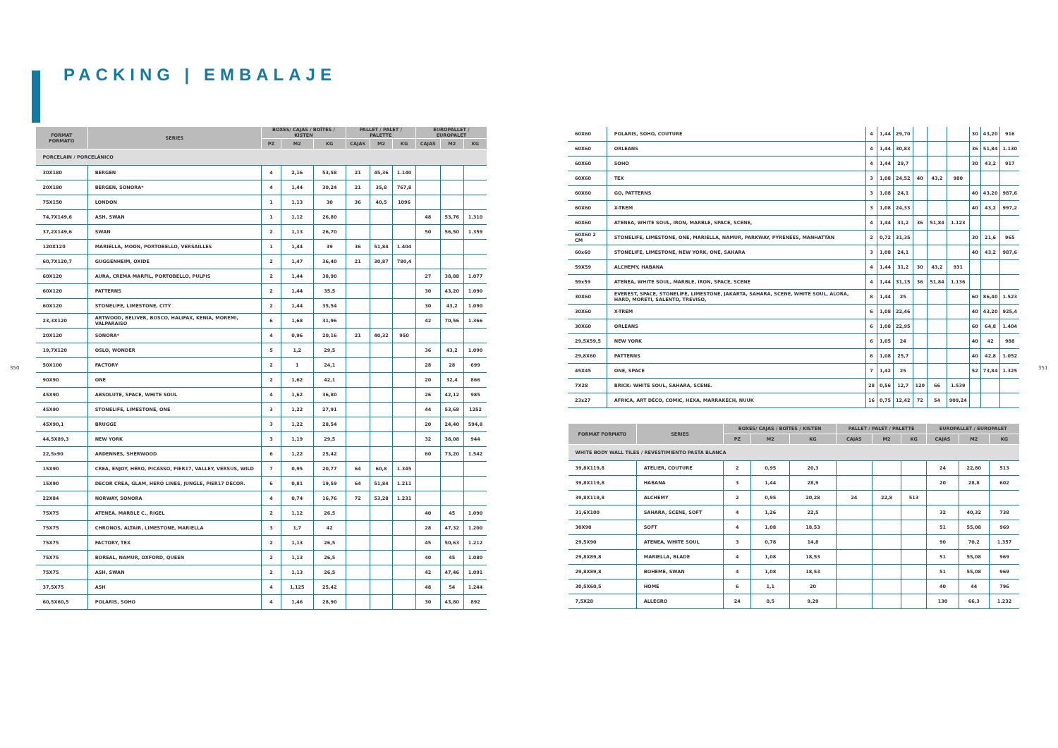PACKING | EMBALAJE
350 351
| FORMAT FORMATO | SERIES | BOXES/ CAJAS / BOÎTES / KISTEN | | | PALLET / PALET / PALETTE | | | EUROPALLET / EUROPALET | | |
| --- | --- | --- | --- | --- | --- | --- | --- | --- | --- | --- |
| | | PZ | M2 | KG | CAJAS | M2 | KG | CAJAS | M2 | KG |
| PORCELAIN / PORCELÁNICO | | | | | | | | | | |
| 30X180 | BERGEN | 4 | 2,16 | 53,58 | 21 | 45,36 | 1.140 | | | |
| 20X180 | BERGEN, SONORA* | 4 | 1,44 | 30,24 | 21 | 35,8 | 767,8 | | | |
| 75X150 | LONDON | 1 | 1,13 | 30 | 36 | 40,5 | 1096 | | | |
| 74,7X149,6 | ASH, SWAN | 1 | 1,12 | 26,80 | | | | 48 | 53,76 | 1.310 |
| 37,2X149,6 | SWAN | 2 | 1,13 | 26,70 | | | | 50 | 56,50 | 1.359 |
| 120X120 | MARIELLA, MOON, PORTOBELLO, VERSAILLES | 1 | 1,44 | 39 | 36 | 51,84 | 1.404 | | | |
| 60,7X120,7 | GUGGENHEIM, OXIDE | 2 | 1,47 | 36,40 | 21 | 30,87 | 780,4 | | | |
| 60X120 | AURA, CREMA MARFIL, PORTOBELLO, PULPIS | 2 | 1,44 | 38,90 | | | | 27 | 38,88 | 1.077 |
| 60X120 | PATTERNS | 2 | 1,44 | 35,5 | | | | 30 | 43,20 | 1.090 |
| 60X120 | STONELIFE, LIMESTONE, CITY | 2 | 1,44 | 35,54 | | | | 30 | 43,2 | 1.090 |
| 23,3X120 | ARTWOOD, BELIVER, BOSCO, HALIFAX, KENIA, MOREMI, VALPARAISO | 6 | 1,68 | 31,96 | | | | 42 | 70,56 | 1.366 |
| 20X120 | SONORA* | 4 | 0,96 | 20,16 | 21 | 40,32 | 950 | | | |
| 19,7X120 | OSLO, WONDER | 5 | 1,2 | 29,5 | | | | 36 | 43,2 | 1.090 |
| 50X100 | FACTORY | 2 | 1 | 24,1 | | | | 28 | 28 | 699 |
| 90X90 | ONE | 2 | 1,62 | 42,1 | | | | 20 | 32,4 | 866 |
| 45X90 | ABSOLUTE, SPACE, WHITE SOUL | 4 | 1,62 | 36,80 | | | | 26 | 42,12 | 985 |
| 45X90 | STONELIFE, LIMESTONE, ONE | 3 | 1,22 | 27,91 | | | | 44 | 53,68 | 1252 |
| 45X90,1 | BRUGGE | 3 | 1,22 | 28,54 | | | | 20 | 24,40 | 594,8 |
| 44,5X89,3 | NEW YORK | 3 | 1,19 | 29,5 | | | | 32 | 38,08 | 944 |
| 22,5x90 | ARDENNES, SHERWOOD | 6 | 1,22 | 25,42 | | | | 60 | 73,20 | 1.542 |
| 15X90 | CREA, ENJOY, HERO, PICASSO, PIER17, VALLEY, VERSUS, WILD | 7 | 0,95 | 20,77 | 64 | 60,8 | 1.345 | | | |
| 15X90 | DECOR CREA, GLAM, HERO LINES, JUNGLE, PIER17 DECOR. | 6 | 0,81 | 19,59 | 64 | 51,84 | 1.211 | | | |
| 22X84 | NORWAY, SONORA | 4 | 0,74 | 16,76 | 72 | 53,28 | 1.231 | | | |
| 75X75 | ATENEA, MARBLE C., RIGEL | 2 | 1,12 | 26,5 | | | | 40 | 45 | 1.090 |
| 75X75 | CHRONOS, ALTAIR, LIMESTONE, MARIELLA | 3 | 1,7 | 42 | | | | 28 | 47,32 | 1.200 |
| 75X75 | FACTORY, TEX | 2 | 1,13 | 26,5 | | | | 45 | 50,63 | 1.212 |
| 75X75 | BOREAL, NAMUR, OXFORD, QUEEN | 2 | 1,13 | 26,5 | | | | 40 | 45 | 1.080 |
| 75X75 | ASH, SWAN | 2 | 1,13 | 26,5 | | | | 42 | 47,46 | 1.091 |
| 37,5X75 | ASH | 4 | 1,125 | 25,42 | | | | 48 | 54 | 1.244 |
| 60,5X60,5 | POLARIS, SOHO | 4 | 1,46 | 28,90 | | | | 30 | 43,80 | 892 |
| 60X60 | POLARIS, SOHO, COUTURE | 4 | 1,44 | 29,70 | | | | 30 | 43,20 | 916 |
| 60X60 | ORLEANS | 4 | 1,44 | 30,83 | | | | 36 | 51,84 | 1.130 |
| 60X60 | SOHO | 4 | 1,44 | 29,7 | | | | 30 | 43,2 | 917 |
| 60X60 | TEX | 3 | 1,08 | 24,52 | 40 | 43,2 | 980 | | | |
| 60X60 | GO, PATTERNS | 3 | 1,08 | 24,1 | | | | 40 | 43,20 | 987,6 |
| 60X60 | X-TREM | 3 | 1,08 | 24,33 | | | | 40 | 43,2 | 997,2 |
| 60X60 | ATENEA, WHITE SOUL, IRON, MARBLE, SPACE, SCENE, | 4 | 1,44 | 31,2 | 36 | 51,84 | 1.123 | | | |
| 60X60 2 CM | STONELIFE, LIMESTONE, ONE, MARIELLA, NAMUR, PARKWAY, PYRENEES, MANHATTAN | 2 | 0,72 | 31,35 | | | | 30 | 21,6 | 965 |
| 60x60 | STONELIFE, LIMESTONE, NEW YORK, ONE, SAHARA | 3 | 1,08 | 24,1 | | | | 40 | 43,2 | 987,6 |
| 59X59 | ALCHEMY, HABANA | 4 | 1,44 | 31,2 | 30 | 43,2 | 931 | | | |
| 59x59 | ATENEA, WHITE SOUL, MARBLE, IRON, SPACE, SCENE | 4 | 1,44 | 31,15 | 36 | 51,84 | 1.136 | | | |
| 30X60 | EVEREST, SPACE, STONELIFE, LIMESTONE, JAKARTA, SAHARA, SCENE, WHITE SOUL, ALORA, HARD, MORETI, SALENTO, TREVISO, | 8 | 1,44 | 25 | | | | 60 | 86,40 | 1.523 |
| 30X60 | X-TREM | 6 | 1,08 | 22,46 | | | | 40 | 43,20 | 925,4 |
| 30X60 | ORLEANS | 6 | 1,08 | 22,95 | | | | 60 | 64,8 | 1.404 |
| 29,5X59,5 | NEW YORK | 6 | 1,05 | 24 | | | | 40 | 42 | 988 |
| 29,8X60 | PATTERNS | 6 | 1,08 | 25,7 | | | | 40 | 42,8 | 1.052 |
| 45X45 | ONE, SPACE | 7 | 1,42 | 25 | | | | 52 | 73,84 | 1.325 |
| 7X28 | BRICK: WHITE SOUL, SAHARA, SCENE. | 28 | 0,56 | 12,7 | 120 | 66 | 1.539 | | | |
| 23x27 | ÁFRICA, ART DÉCO, COMIC, HEXA, MARRAKECH, NUUK | 16 | 0,75 | 12,42 | 72 | 54 | 909,24 | | | |
| FORMAT FORMATO | SERIES | BOXES/ CAJAS / BOÎTES / KISTEN | | | PALLET / PALET / PALETTE | | | EUROPALLET / EUROPALET | | |
| --- | --- | --- | --- | --- | --- | --- | --- | --- | --- | --- |
| | | PZ | M2 | KG | CAJAS | M2 | KG | CAJAS | M2 | KG |
| WHITE BODY WALL TILES / REVESTIMIENTO PASTA BLANCA | | | | | | | | | | |
| 39,8X119,8 | ATELIER, COUTURE | 2 | 0,95 | 20,3 | | | | 24 | 22,80 | 513 |
| 39,8X119,8 | HABANA | 3 | 1,44 | 28,9 | | | | 20 | 28,8 | 602 |
| 39,8X119,8 | ALCHEMY | 2 | 0,95 | 20,28 | 24 | 22,8 | 513 | | | |
| 31,6X100 | SAHARA, SCENE, SOFT | 4 | 1,26 | 22,5 | | | | 32 | 40,32 | 738 |
| 30X90 | SOFT | 4 | 1,08 | 18,53 | | | | 51 | 55,08 | 969 |
| 29,5X90 | ATENEA, WHITE SOUL | 3 | 0,78 | 14,8 | | | | 90 | 70,2 | 1.357 |
| 29,8X89,8 | MARIELLA, BLADE | 4 | 1,08 | 18,53 | | | | 51 | 55,08 | 969 |
| 29,8X89,8 | BOHEME, SWAN | 4 | 1,08 | 18,53 | | | | 51 | 55,08 | 969 |
| 30,5X60,5 | HOME | 6 | 1,1 | 20 | | | | 40 | 44 | 796 |
| 7,5X28 | ALLEGRO | 24 | 0,5 | 9,29 | | | | 130 | 66,3 | 1.232 |